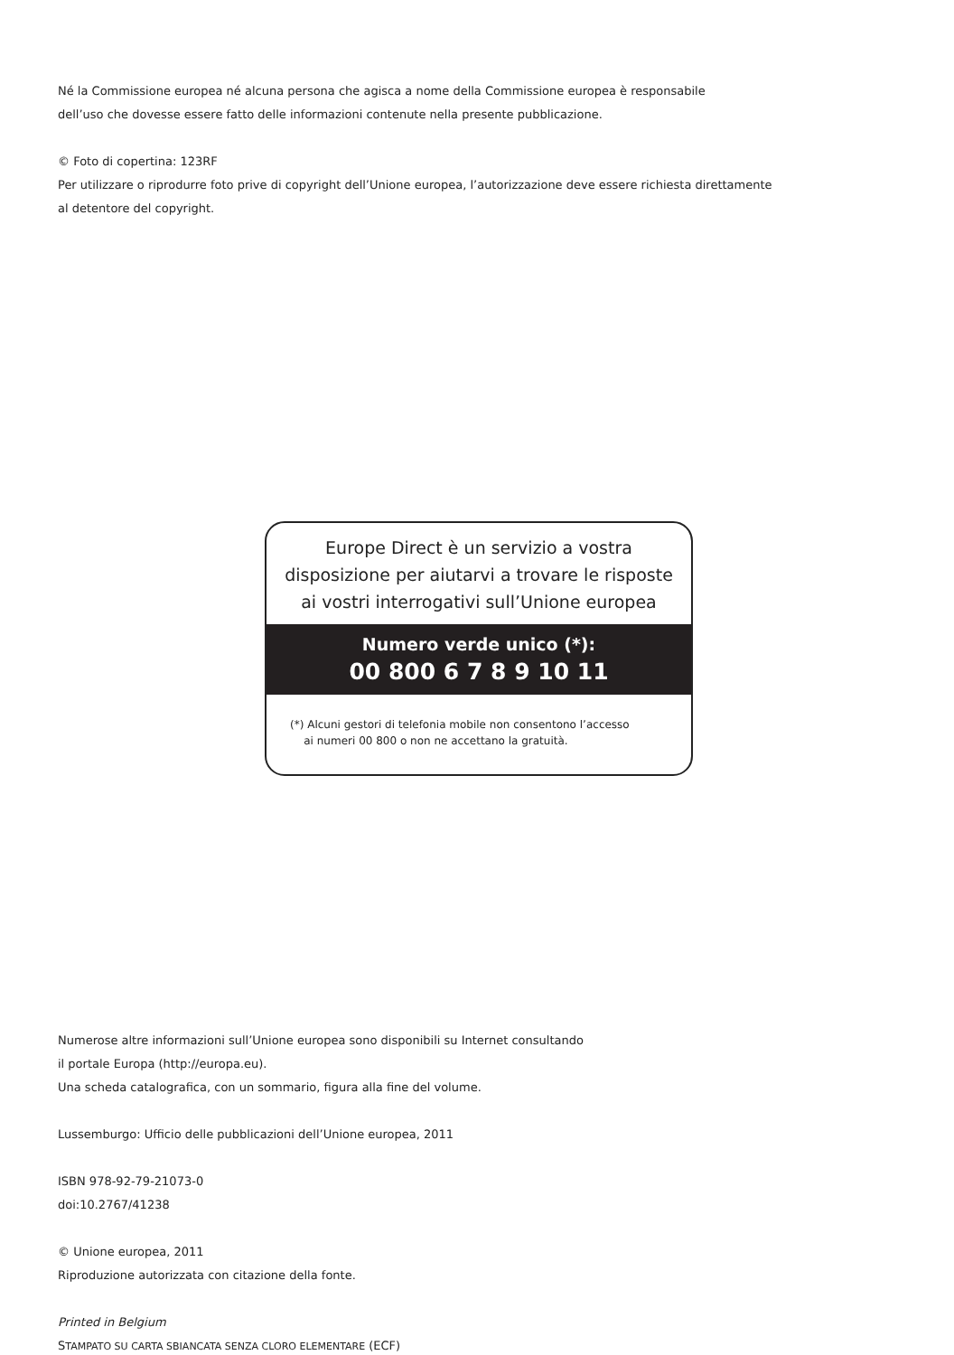Né la Commissione europea né alcuna persona che agisca a nome della Commissione europea è responsabile
dell’uso che dovesse essere fatto delle informazioni contenute nella presente pubblicazione.
© Foto di copertina: 123RF
Per utilizzare o riprodurre foto prive di copyright dell’Unione europea, l’autorizzazione deve essere richiesta direttamente
al detentore del copyright.
Europe Direct è un servizio a vostra
disposizione per aiutarvi a trovare le risposte
ai vostri interrogativi sull’Unione europea
Numero verde unico (*):
00 800 6 7 8 9 10 11
(*) Alcuni gestori di telefonia mobile non consentono l’accesso
ai numeri 00 800 o non ne accettano la gratuità.
Numerose altre informazioni sull’Unione europea sono disponibili su Internet consultando
il portale Europa (http://europa.eu).
Una scheda catalografica, con un sommario, figura alla fine del volume.
Lussemburgo: Ufficio delle pubblicazioni dell’Unione europea, 2011
ISBN 978-92-79-21073-0
doi:10.2767/41238
© Unione europea, 2011
Riproduzione autorizzata con citazione della fonte.
Printed in Belgium
STAMPATO SU CARTA SBIANCATA SENZA CLORO ELEMENTARE (ECF)